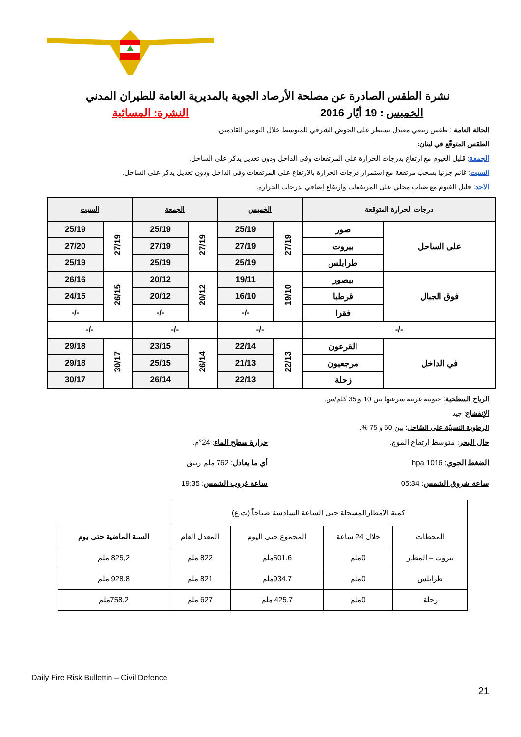نشرة الطقس الصادرة عن مصلحة الأرصاد الجوية بالمديرية العامة للطيران المدني
الخميس : 19 أيّار 2016 النشرة: المسائية
الحالة العامة : طقس ربيعي معتدل يسيطر على الحوض الشرقي للمتوسط خلال اليومين القادمين.
الطقس المتوقّع في لبنان:
الجمعة: قليل الغيوم مع ارتفاع بدرجات الحرارة على المرتفعات وفي الداخل ودون تعديل يذكر على الساحل.
السبت: غائم جزئيا بسحب مرتفعة مع استمرار درجات الحرارة بالارتفاع على المرتفعات وفي الداخل ودون تعديل يذكر على الساحل.
الاحد: قليل الغيوم مع ضباب محلي على المرتفعات وارتفاع إضافي بدرجات الحرارة.
| درجات الحرارة المتوقعة | | الخميس | | الجمعة | | السبت | |
| --- | --- | --- | --- | --- | --- | --- | --- |
| على الساحل | صور | 27/19 | 25/19 | 27/19 | 25/19 | 27/19 | 25/19 |
| | بيروت | | 27/19 | | 27/19 | | 27/20 |
| | طرابلس | | 25/19 | | 25/19 | | 25/19 |
| فوق الجبال | بيصور | 19/10 | 19/11 | 20/12 | 20/12 | 26/15 | 26/16 |
| | قرطبا | | 16/10 | | 20/12 | | 24/15 |
| | فقرا | | -/- | | -/- | | -/- |
| -/- | | -/- | | -/- | | -/- | |
| في الداخل | القرعون | 22/13 | 22/14 | 26/14 | 23/15 | 30/17 | 29/18 |
| | مرجعيون | | 21/13 | | 25/15 | | 29/18 |
| | زحلة | | 22/13 | | 26/14 | | 30/17 |
الرياح السطحية: جنوبية غربية سرعتها بين 10 و 35 كلم/س.
الإنقشاع: جيد
الرطوبة النسبيّة على السّاحل: بين 50 و 75 %.
حال البحر: متوسط ارتفاع الموج. حرارة سطح الماء: 24°م.
الضغط الجوي: 1016 hpa أي ما يعادل: 762 ملم زئبق
ساعة شروق الشمس: 05:34 ساعة غروب الشمس: 19:35
| كمية الأمطارالمسجلة حتى الساعة السادسة صباحاً (ت.ع) | | | | |
| المحطات | خلال 24 ساعة | المجموع حتى اليوم | المعدل العام | السنة الماضية حتى يوم |
| بيروت – المطار | 0ملم | 501.6ملم | 822 ملم | 825,2 ملم |
| طرابلس | 0ملم | 934.7ملم | 821 ملم | 928.8 ملم |
| زحلة | 0ملم | 425.7 ملم | 627 ملم | 758.2ملم |
Daily Fire Risk Bullettin – Civil Defence
21